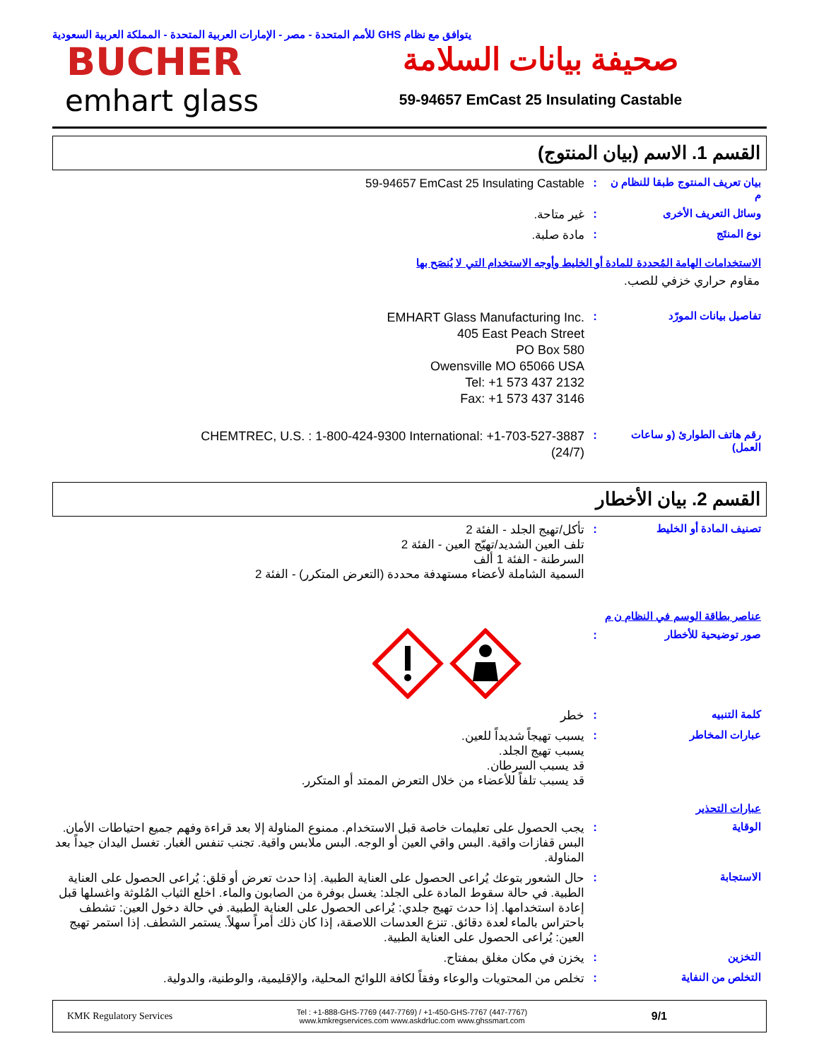يتوافق مع نظام GHS للأمم المتحدة - مصر - الإمارات العربية المتحدة - المملكة العربية السعودية
BUCHER
emhart glass
صحيفة بيانات السلامة
59-94657 EmCast 25 Insulating Castable
القسم 1. الاسم (بيان المنتوج)
بيان تعريف المنتوج طبقا للنظام ن م
:
59-94657 EmCast 25 Insulating Castable
وسائل التعريف الأخرى :
غير متاحة.
نوع المنتَج :
مادة صلبة.
الاستخدامات الهامة المُحددة للمادة أو الخليط وأوجه الاستخدام التي لا يُنصَح بها
مقاوم حراري خزفي للصب.
تفاصيل بيانات المورّد :
EMHART Glass Manufacturing Inc.
405 East Peach Street
PO Box 580
Owensville MO 65066 USA
Tel: +1 573 437 2132
Fax: +1 573 437 3146
رقم هاتف الطوارئ (و ساعات العمل)
:
CHEMTREC, U.S. : 1-800-424-9300 International: +1-703-527-3887
(24/7)
القسم 2. بيان الأخطار
تصنيف المادة أو الخليط :
تأكل/تهيج الجلد - الفئة 2
تلف العين الشديد/تهيّج العين - الفئة 2
السرطنة - الفئة 1 ألف
السمية الشاملة لأعضاء مستهدفة محددة (التعرض المتكرر) - الفئة 2
عناصر بطاقة الوسم في النظام ن م
صور توضيحية للأخطار :
كلمة التنبيه :
خطر
عبارات المخاطر :
يسبب تهيجاً شديداً للعين.
يسبب تهيج الجلد.
قد يسبب السرطان.
قد يسبب تلفاً للأعضاء من خلال التعرض الممتد أو المتكرر.
عبارات التحذير
الوقاية :
يجب الحصول على تعليمات خاصة قبل الاستخدام. ممنوع المناولة إلا بعد قراءة وفهم جميع احتياطات الأمان. البس قفازات واقية. البس واقي العين أو الوجه. البس ملابس واقية. تجنب تنفس الغبار. تغسل اليدان جيداً بعد المناولة.
الاستجابة :
حال الشعور بتوعك يُراعى الحصول على العناية الطبية. إذا حدث تعرض أو قلق: يُراعى الحصول على العناية الطبية. في حالة سقوط المادة على الجلد: يغسل بوفرة من الصابون والماء. اخلع الثياب المُلوثة واغسلها قبل إعادة استخدامها. إذا حدث تهيج جلدي: يُراعى الحصول على العناية الطبية. في حالة دخول العين: تشطف باحتراس بالماء لعدة دقائق. تنزع العدسات اللاصقة، إذا كان ذلك أمراً سهلاً. يستمر الشطف. إذا استمر تهيج العين: يُراعى الحصول على العناية الطبية.
التخزين :
يخزن في مكان مغلق بمفتاح.
التخلص من النفاية :
تخلص من المحتويات والوعاء وفقاً لكافة اللوائح المحلية، والإقليمية، والوطنية، والدولية.
KMK Regulatory Services
Tel : +1-888-GHS-7769 (447-7769) / +1-450-GHS-7767 (447-7767)
www.kmkregservices.com www.askdrluc.com www.ghssmart.com
9/1